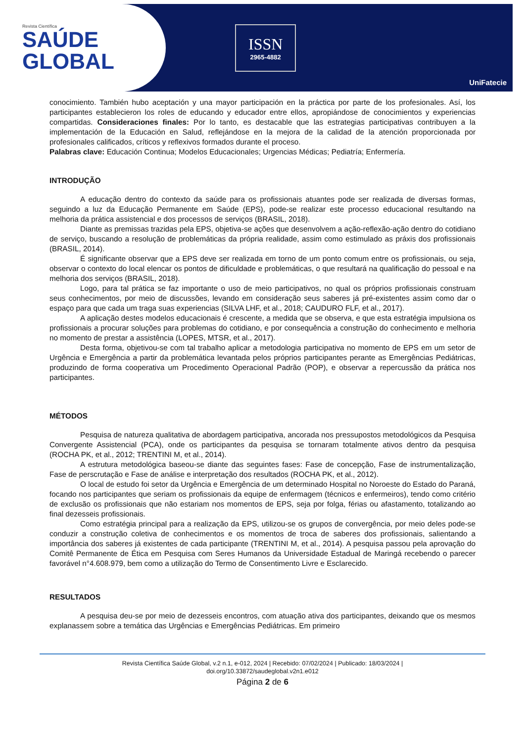Revista Científica
SAÚDE
GLOBAL
ISSN
2965-4882
UniFatecie
conocimiento. También hubo aceptación y una mayor participación en la práctica por parte de los profesionales. Así, los participantes establecieron los roles de educando y educador entre ellos, apropiándose de conocimientos y experiencias compartidas. Consideraciones finales: Por lo tanto, es destacable que las estrategias participativas contribuyen a la implementación de la Educación en Salud, reflejándose en la mejora de la calidad de la atención proporcionada por profesionales calificados, críticos y reflexivos formados durante el proceso.
Palabras clave: Educación Continua; Modelos Educacionales; Urgencias Médicas; Pediatría; Enfermería.
INTRODUÇÃO
A educação dentro do contexto da saúde para os profissionais atuantes pode ser realizada de diversas formas, seguindo a luz da Educação Permanente em Saúde (EPS), pode-se realizar este processo educacional resultando na melhoria da prática assistencial e dos processos de serviços (BRASIL, 2018).
Diante as premissas trazidas pela EPS, objetiva-se ações que desenvolvem a ação-reflexão-ação dentro do cotidiano de serviço, buscando a resolução de problemáticas da própria realidade, assim como estimulado as práxis dos profissionais (BRASIL, 2014).
É significante observar que a EPS deve ser realizada em torno de um ponto comum entre os profissionais, ou seja, observar o contexto do local elencar os pontos de dificuldade e problemáticas, o que resultará na qualificação do pessoal e na melhoria dos serviços (BRASIL, 2018).
Logo, para tal prática se faz importante o uso de meio participativos, no qual os próprios profissionais construam seus conhecimentos, por meio de discussões, levando em consideração seus saberes já pré-existentes assim como dar o espaço para que cada um traga suas experiencias (SILVA LHF, et al., 2018; CAUDURO FLF, et al., 2017).
A aplicação destes modelos educacionais é crescente, a medida que se observa, e que esta estratégia impulsiona os profissionais a procurar soluções para problemas do cotidiano, e por consequência a construção do conhecimento e melhoria no momento de prestar a assistência (LOPES, MTSR, et al., 2017).
Desta forma, objetivou-se com tal trabalho aplicar a metodologia participativa no momento de EPS em um setor de Urgência e Emergência a partir da problemática levantada pelos próprios participantes perante as Emergências Pediátricas, produzindo de forma cooperativa um Procedimento Operacional Padrão (POP), e observar a repercussão da prática nos participantes.
MÉTODOS
Pesquisa de natureza qualitativa de abordagem participativa, ancorada nos pressupostos metodológicos da Pesquisa Convergente Assistencial (PCA), onde os participantes da pesquisa se tornaram totalmente ativos dentro da pesquisa (ROCHA PK, et al., 2012; TRENTINI M, et al., 2014).
A estrutura metodológica baseou-se diante das seguintes fases: Fase de concepção, Fase de instrumentalização, Fase de perscrutação e Fase de análise e interpretação dos resultados (ROCHA PK, et al., 2012).
O local de estudo foi setor da Urgência e Emergência de um determinado Hospital no Noroeste do Estado do Paraná, focando nos participantes que seriam os profissionais da equipe de enfermagem (técnicos e enfermeiros), tendo como critério de exclusão os profissionais que não estariam nos momentos de EPS, seja por folga, férias ou afastamento, totalizando ao final dezesseis profissionais.
Como estratégia principal para a realização da EPS, utilizou-se os grupos de convergência, por meio deles pode-se conduzir a construção coletiva de conhecimentos e os momentos de troca de saberes dos profissionais, salientando a importância dos saberes já existentes de cada participante (TRENTINI M, et al., 2014). A pesquisa passou pela aprovação do Comitê Permanente de Ética em Pesquisa com Seres Humanos da Universidade Estadual de Maringá recebendo o parecer favorável n°4.608.979, bem como a utilização do Termo de Consentimento Livre e Esclarecido.
RESULTADOS
A pesquisa deu-se por meio de dezesseis encontros, com atuação ativa dos participantes, deixando que os mesmos explanassem sobre a temática das Urgências e Emergências Pediátricas. Em primeiro
Revista Científica Saúde Global, v.2 n.1, e-012, 2024 | Recebido: 07/02/2024 | Publicado: 18/03/2024 |
doi.org/10.33872/saudeglobal.v2n1.e012
Página 2 de 6